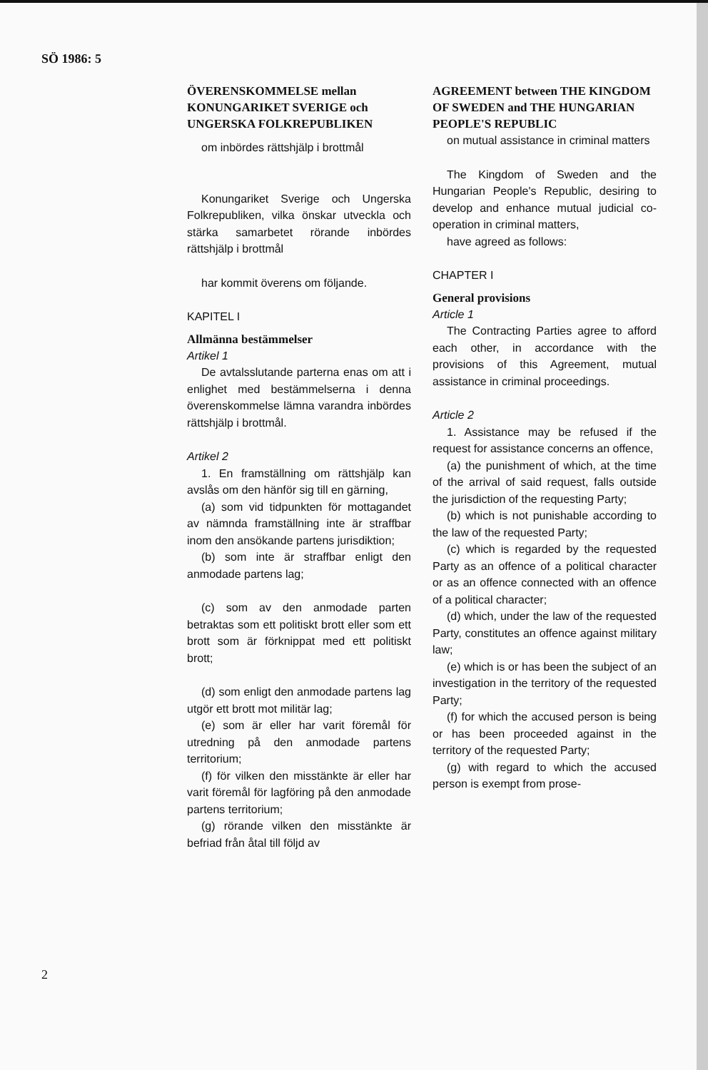SÖ 1986: 5
ÖVERENSKOMMELSE mellan KONUNGARIKET SVERIGE och UNGERSKA FOLKREPUBLIKEN
om inbördes rättshjälp i brottmål
Konungariket Sverige och Ungerska Folkrepubliken, vilka önskar utveckla och stärka samarbetet rörande inbördes rättshjälp i brottmål
har kommit överens om följande.
KAPITEL I
Allmänna bestämmelser
Artikel 1
De avtalsslutande parterna enas om att i enlighet med bestämmelserna i denna överenskommelse lämna varandra inbördes rättshjälp i brottmål.
Artikel 2
1. En framställning om rättshjälp kan avslås om den hänför sig till en gärning,
(a) som vid tidpunkten för mottagandet av nämnda framställning inte är straffbar inom den ansökande partens jurisdiktion;
(b) som inte är straffbar enligt den anmodade partens lag;
(c) som av den anmodade parten betraktas som ett politiskt brott eller som ett brott som är förknippat med ett politiskt brott;
(d) som enligt den anmodade partens lag utgör ett brott mot militär lag;
(e) som är eller har varit föremål för utredning på den anmodade partens territorium;
(f) för vilken den misstänkte är eller har varit föremål för lagföring på den anmodade partens territorium;
(g) rörande vilken den misstänkte är befriad från åtal till följd av
AGREEMENT between THE KINGDOM OF SWEDEN and THE HUNGARIAN PEOPLE'S REPUBLIC
on mutual assistance in criminal matters
The Kingdom of Sweden and the Hungarian People's Republic, desiring to develop and enhance mutual judicial co-operation in criminal matters,
have agreed as follows:
CHAPTER I
General provisions
Article 1
The Contracting Parties agree to afford each other, in accordance with the provisions of this Agreement, mutual assistance in criminal proceedings.
Article 2
1. Assistance may be refused if the request for assistance concerns an offence,
(a) the punishment of which, at the time of the arrival of said request, falls outside the jurisdiction of the requesting Party;
(b) which is not punishable according to the law of the requested Party;
(c) which is regarded by the requested Party as an offence of a political character or as an offence connected with an offence of a political character;
(d) which, under the law of the requested Party, constitutes an offence against military law;
(e) which is or has been the subject of an investigation in the territory of the requested Party;
(f) for which the accused person is being or has been proceeded against in the territory of the requested Party;
(g) with regard to which the accused person is exempt from prose-
2